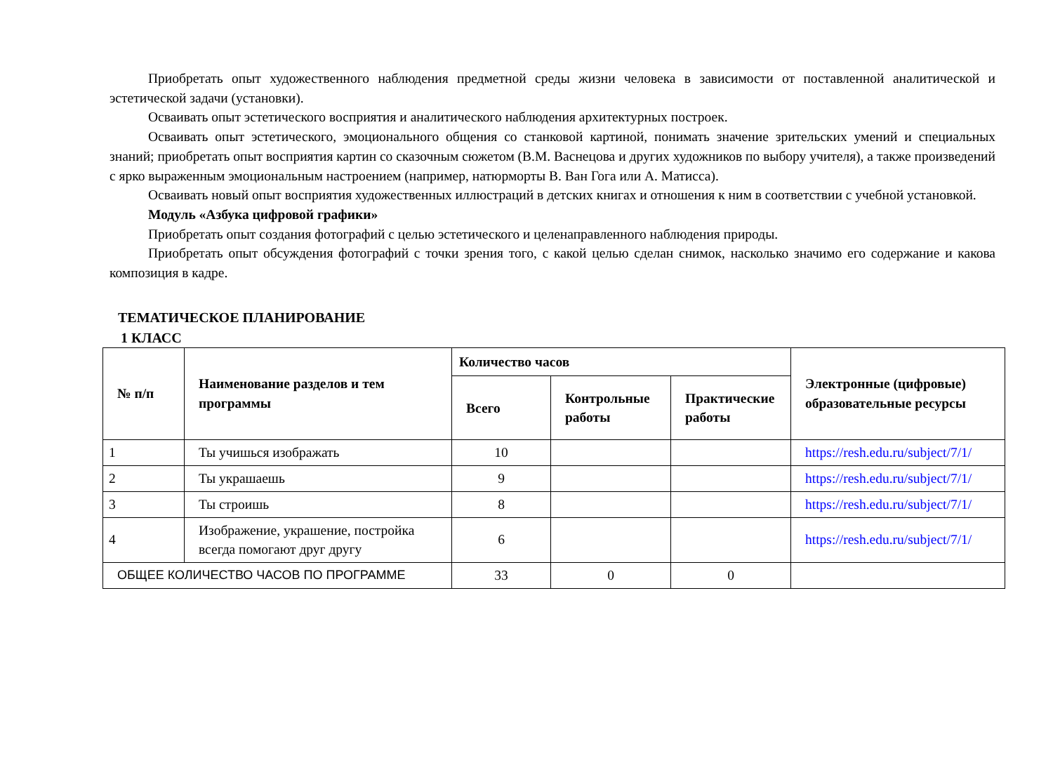Приобретать опыт художественного наблюдения предметной среды жизни человека в зависимости от поставленной аналитической и эстетической задачи (установки).
Осваивать опыт эстетического восприятия и аналитического наблюдения архитектурных построек.
Осваивать опыт эстетического, эмоционального общения со станковой картиной, понимать значение зрительских умений и специальных знаний; приобретать опыт восприятия картин со сказочным сюжетом (В.М. Васнецова и других художников по выбору учителя), а также произведений с ярко выраженным эмоциональным настроением (например, натюрморты В. Ван Гога или А. Матисса).
Осваивать новый опыт восприятия художественных иллюстраций в детских книгах и отношения к ним в соответствии с учебной установкой.
Модуль «Азбука цифровой графики»
Приобретать опыт создания фотографий с целью эстетического и целенаправленного наблюдения природы.
Приобретать опыт обсуждения фотографий с точки зрения того, с какой целью сделан снимок, насколько значимо его содержание и какова композиция в кадре.
ТЕМАТИЧЕСКОЕ ПЛАНИРОВАНИЕ
1 КЛАСС
| № п/п | Наименование разделов и тем программы | Количество часов | | | Электронные (цифровые) образовательные ресурсы |
| --- | --- | --- | --- | --- | --- |
| | | Всего | Контрольные работы | Практические работы | |
| 1 | Ты учишься изображать | 10 | | | https://resh.edu.ru/subject/7/1/ |
| 2 | Ты украшаешь | 9 | | | https://resh.edu.ru/subject/7/1/ |
| 3 | Ты строишь | 8 | | | https://resh.edu.ru/subject/7/1/ |
| 4 | Изображение, украшение, постройка всегда помогают друг другу | 6 | | | https://resh.edu.ru/subject/7/1/ |
| ОБЩЕЕ КОЛИЧЕСТВО ЧАСОВ ПО ПРОГРАММЕ | | 33 | 0 | 0 | |